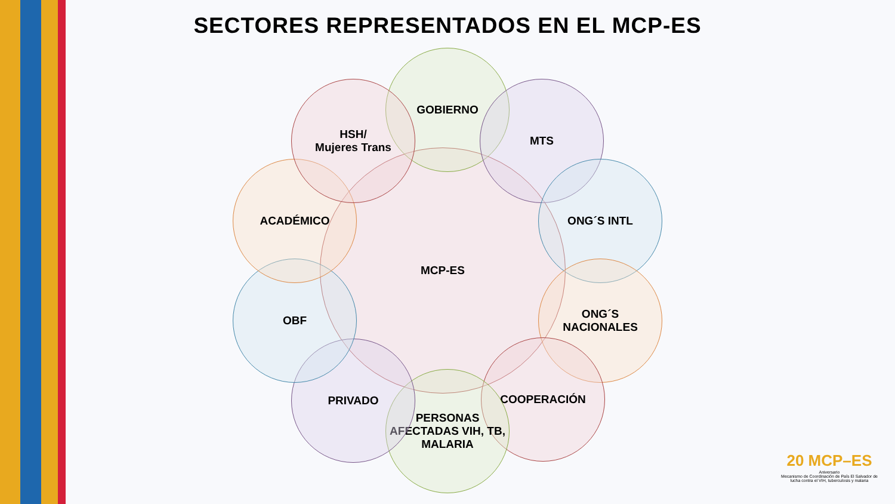SECTORES REPRESENTADOS EN EL MCP-ES
MCP-ES
GOBIERNO
MTS
ONG´S INTL
ONG´S
NACIONALES
COOPERACIÓN
PERSONAS AFECTADAS VIH, TB, MALARIA
PRIVADO
OBF
ACADÉMICO
HSH/
Mujeres Trans
20 MCP–ES
Aniversario
Mecanismo de Coordinación de País El Salvador de lucha contra el VIH, tuberculosis y malaria